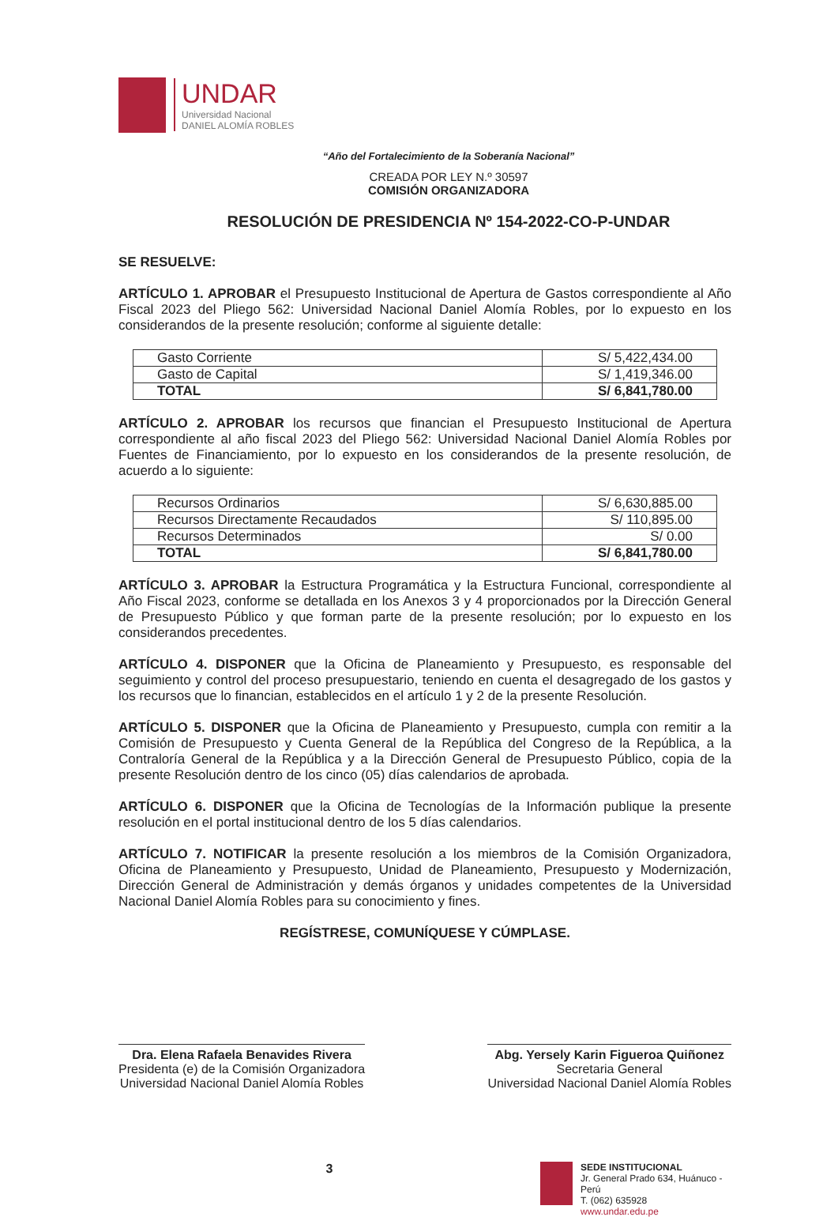UNDAR
Universidad Nacional
DANIEL ALOMÍA ROBLES
“Año del Fortalecimiento de la Soberanía Nacional”
CREADA POR LEY N.º 30597
COMISIÓN ORGANIZADORA
RESOLUCIÓN DE PRESIDENCIA Nº 154-2022-CO-P-UNDAR
SE RESUELVE:
ARTÍCULO 1. APROBAR el Presupuesto Institucional de Apertura de Gastos correspondiente al Año Fiscal 2023 del Pliego 562: Universidad Nacional Daniel Alomía Robles, por lo expuesto en los considerandos de la presente resolución; conforme al siguiente detalle:
| Gasto Corriente | S/ 5,422,434.00 |
| Gasto de Capital | S/ 1,419,346.00 |
| TOTAL | S/ 6,841,780.00 |
ARTÍCULO 2. APROBAR los recursos que financian el Presupuesto Institucional de Apertura correspondiente al año fiscal 2023 del Pliego 562: Universidad Nacional Daniel Alomía Robles por Fuentes de Financiamiento, por lo expuesto en los considerandos de la presente resolución, de acuerdo a lo siguiente:
| Recursos Ordinarios | S/ 6,630,885.00 |
| Recursos Directamente Recaudados | S/ 110,895.00 |
| Recursos Determinados | S/ 0.00 |
| TOTAL | S/ 6,841,780.00 |
ARTÍCULO 3. APROBAR la Estructura Programática y la Estructura Funcional, correspondiente al Año Fiscal 2023, conforme se detallada en los Anexos 3 y 4 proporcionados por la Dirección General de Presupuesto Público y que forman parte de la presente resolución; por lo expuesto en los considerandos precedentes.
ARTÍCULO 4. DISPONER que la Oficina de Planeamiento y Presupuesto, es responsable del seguimiento y control del proceso presupuestario, teniendo en cuenta el desagregado de los gastos y los recursos que lo financian, establecidos en el artículo 1 y 2 de la presente Resolución.
ARTÍCULO 5. DISPONER que la Oficina de Planeamiento y Presupuesto, cumpla con remitir a la Comisión de Presupuesto y Cuenta General de la República del Congreso de la República, a la Contraloría General de la República y a la Dirección General de Presupuesto Público, copia de la presente Resolución dentro de los cinco (05) días calendarios de aprobada.
ARTÍCULO 6. DISPONER que la Oficina de Tecnologías de la Información publique la presente resolución en el portal institucional dentro de los 5 días calendarios.
ARTÍCULO 7. NOTIFICAR la presente resolución a los miembros de la Comisión Organizadora, Oficina de Planeamiento y Presupuesto, Unidad de Planeamiento, Presupuesto y Modernización, Dirección General de Administración y demás órganos y unidades competentes de la Universidad Nacional Daniel Alomía Robles para su conocimiento y fines.
REGÍSTRESE, COMUNÍQUESE Y CÚMPLASE.
Dra. Elena Rafaela Benavides Rivera
Presidenta (e) de la Comisión Organizadora
Universidad Nacional Daniel Alomía Robles
Abg. Yersely Karin Figueroa Quiñonez
Secretaria General
Universidad Nacional Daniel Alomía Robles
3
SEDE INSTITUCIONAL
Jr. General Prado 634, Huánuco - Perú
T. (062) 635928
www.undar.edu.pe